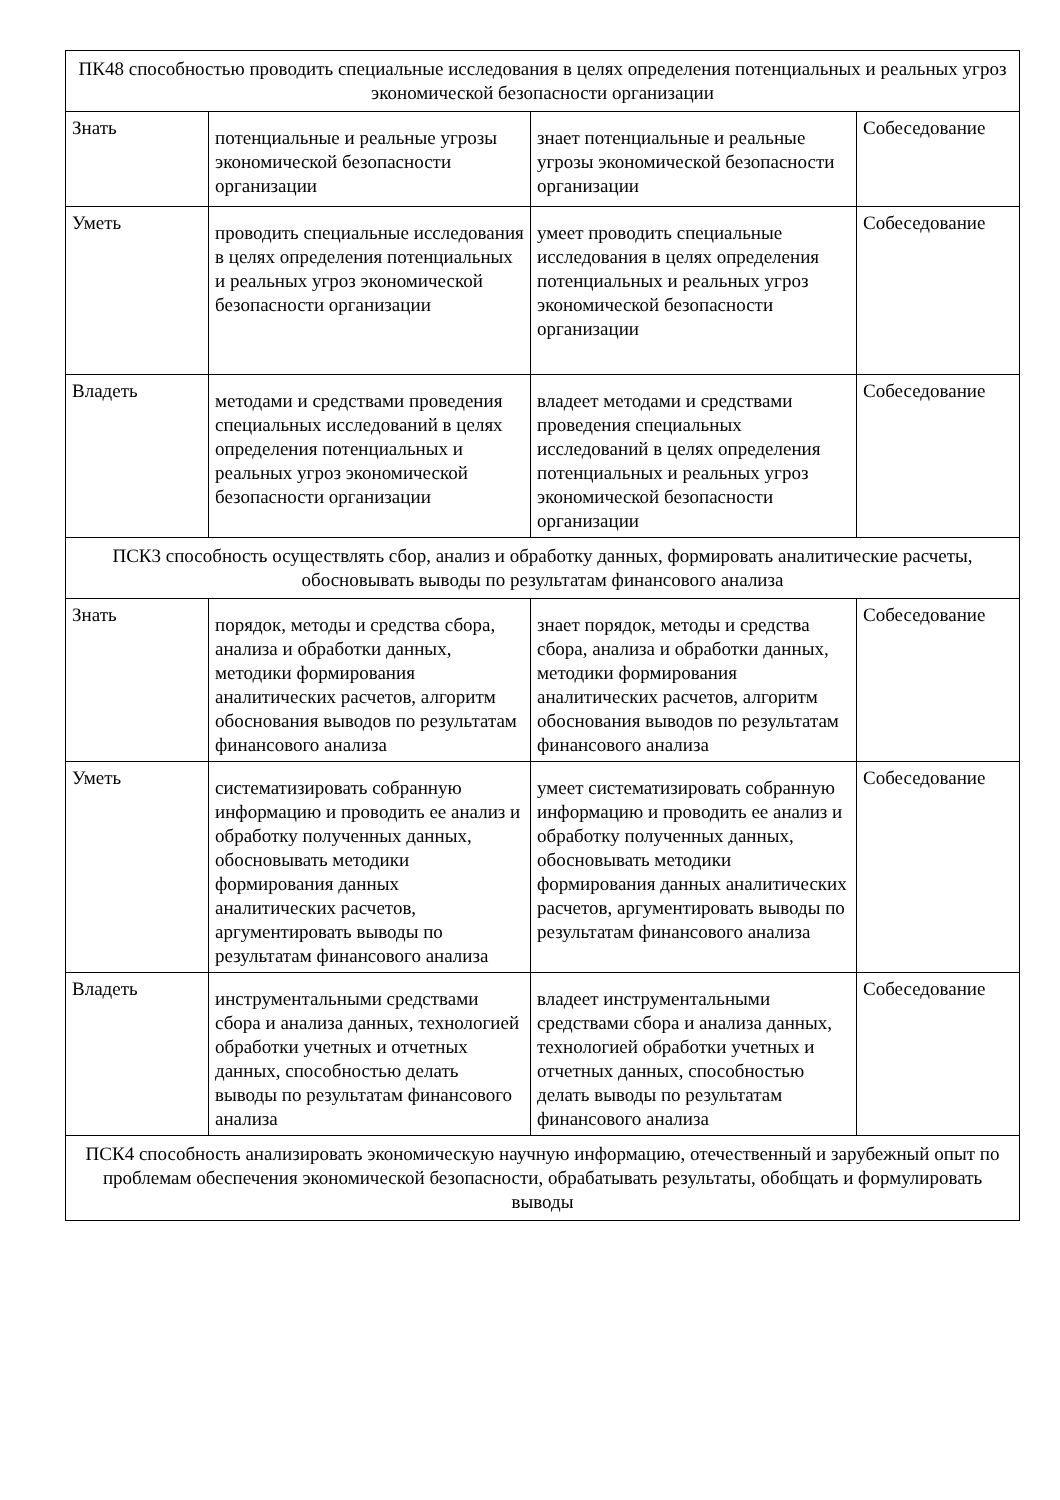| ПК48 способностью проводить специальные исследования в целях определения потенциальных и реальных угроз экономической безопасности организации | | | |
| Знать | потенциальные и реальные угрозы экономической безопасности организации | знает потенциальные и реальные угрозы экономической безопасности организации | Собеседование |
| Уметь | проводить специальные исследования в целях определения потенциальных и реальных угроз экономической безопасности организации | умеет проводить специальные исследования в целях определения потенциальных и реальных угроз экономической безопасности организации | Собеседование |
| Владеть | методами и средствами проведения специальных исследований в целях определения потенциальных и реальных угроз экономической безопасности организации | владеет методами и средствами проведения специальных исследований в целях определения потенциальных и реальных угроз экономической безопасности организации | Собеседование |
| ПСК3 способность осуществлять сбор, анализ и обработку данных, формировать аналитические расчеты, обосновывать выводы по результатам финансового анализа | | | |
| Знать | порядок, методы и средства сбора, анализа и обработки данных, методики формирования аналитических расчетов, алгоритм обоснования выводов по результатам финансового анализа | знает порядок, методы и средства сбора, анализа и обработки данных, методики формирования аналитических расчетов, алгоритм обоснования выводов по результатам финансового анализа | Собеседование |
| Уметь | систематизировать собранную информацию и проводить ее анализ и обработку полученных данных, обосновывать методики формирования данных аналитических расчетов, аргументировать выводы по результатам финансового анализа | умеет систематизировать собранную информацию и проводить ее анализ и обработку полученных данных, обосновывать методики формирования данных аналитических расчетов, аргументировать выводы по результатам финансового анализа | Собеседование |
| Владеть | инструментальными средствами сбора и анализа данных, технологией обработки учетных и отчетных данных, способностью делать выводы по результатам финансового анализа | владеет инструментальными средствами сбора и анализа данных, технологией обработки учетных и отчетных данных, способностью делать выводы по результатам финансового анализа | Собеседование |
| ПСК4 способность анализировать экономическую научную информацию, отечественный и зарубежный опыт по проблемам обеспечения экономической безопасности, обрабатывать результаты, обобщать и формулировать выводы | | | |